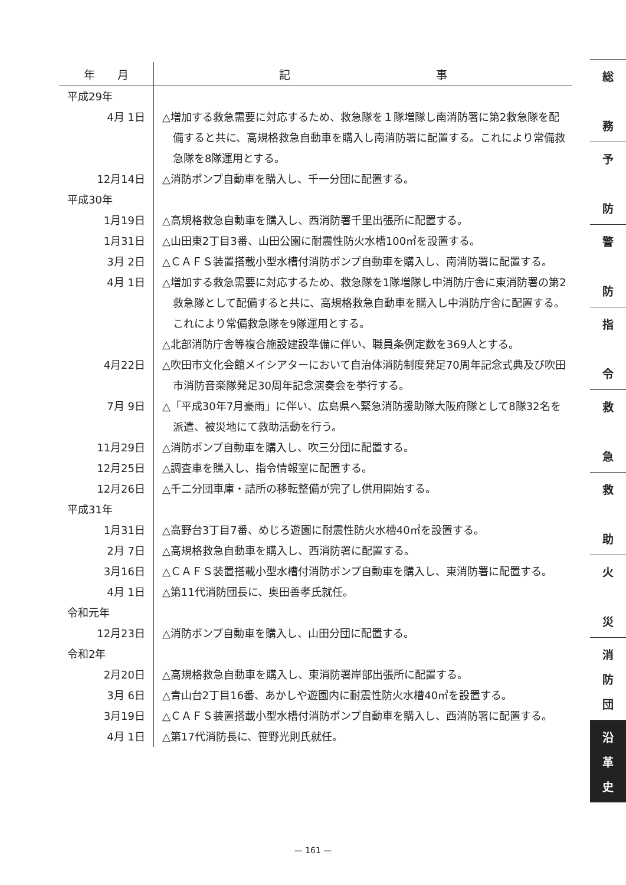| 年 月 | 記 事 |
| --- | --- |
| 平成29年 | |
| 4月 1日 | △増加する救急需要に対応するため、救急隊を１隊増隊し南消防署に第2救急隊を配備すると共に、高規格救急自動車を購入し南消防署に配置する。これにより常備救急隊を8隊運用とする。 |
| 12月14日 | △消防ポンプ自動車を購入し、千一分団に配置する。 |
| 平成30年 | |
| 1月19日 | △高規格救急自動車を購入し、西消防署千里出張所に配置する。 |
| 1月31日 | △山田東2丁目3番、山田公園に耐震性防火水槽100㎥を設置する。 |
| 3月 2日 | △ＣＡＦＳ装置搭載小型水槽付消防ポンプ自動車を購入し、南消防署に配置する。 |
| 4月 1日 | △増加する救急需要に対応するため、救急隊を1隊増隊し中消防庁舎に東消防署の第2救急隊として配備すると共に、高規格救急自動車を購入し中消防庁舎に配置する。これにより常備救急隊を9隊運用とする。 △北部消防庁舎等複合施設建設準備に伴い、職員条例定数を369人とする。 |
| 4月22日 | △吹田市文化会館メイシアターにおいて自治体消防制度発足70周年記念式典及び吹田市消防音楽隊発足30周年記念演奏会を挙行する。 |
| 7月 9日 | △「平成30年7月豪雨」に伴い、広島県へ緊急消防援助隊大阪府隊として8隊32名を派遣、被災地にて救助活動を行う。 |
| 11月29日 | △消防ポンプ自動車を購入し、吹三分団に配置する。 |
| 12月25日 | △調査車を購入し、指令情報室に配置する。 |
| 12月26日 | △千二分団車庫・詰所の移転整備が完了し供用開始する。 |
| 平成31年 | |
| 1月31日 | △高野台3丁目7番、めじろ遊園に耐震性防火水槽40㎥を設置する。 |
| 2月 7日 | △高規格救急自動車を購入し、西消防署に配置する。 |
| 3月16日 | △ＣＡＦＳ装置搭載小型水槽付消防ポンプ自動車を購入し、東消防署に配置する。 |
| 4月 1日 | △第11代消防団長に、奥田善孝氏就任。 |
| 令和元年 | |
| 12月23日 | △消防ポンプ自動車を購入し、山田分団に配置する。 |
| 令和2年 | |
| 2月20日 | △高規格救急自動車を購入し、東消防署岸部出張所に配置する。 |
| 3月 6日 | △青山台2丁目16番、あかしや遊園内に耐震性防火水槽40㎥を設置する。 |
| 3月19日 | △ＣＡＦＳ装置搭載小型水槽付消防ポンプ自動車を購入し、西消防署に配置する。 |
| 4月 1日 | △第17代消防長に、笹野光則氏就任。 |
総
務
予
防
警
防
指
令
救
急
救
助
火
災
消
防
団
沿
革
史
— 161 —